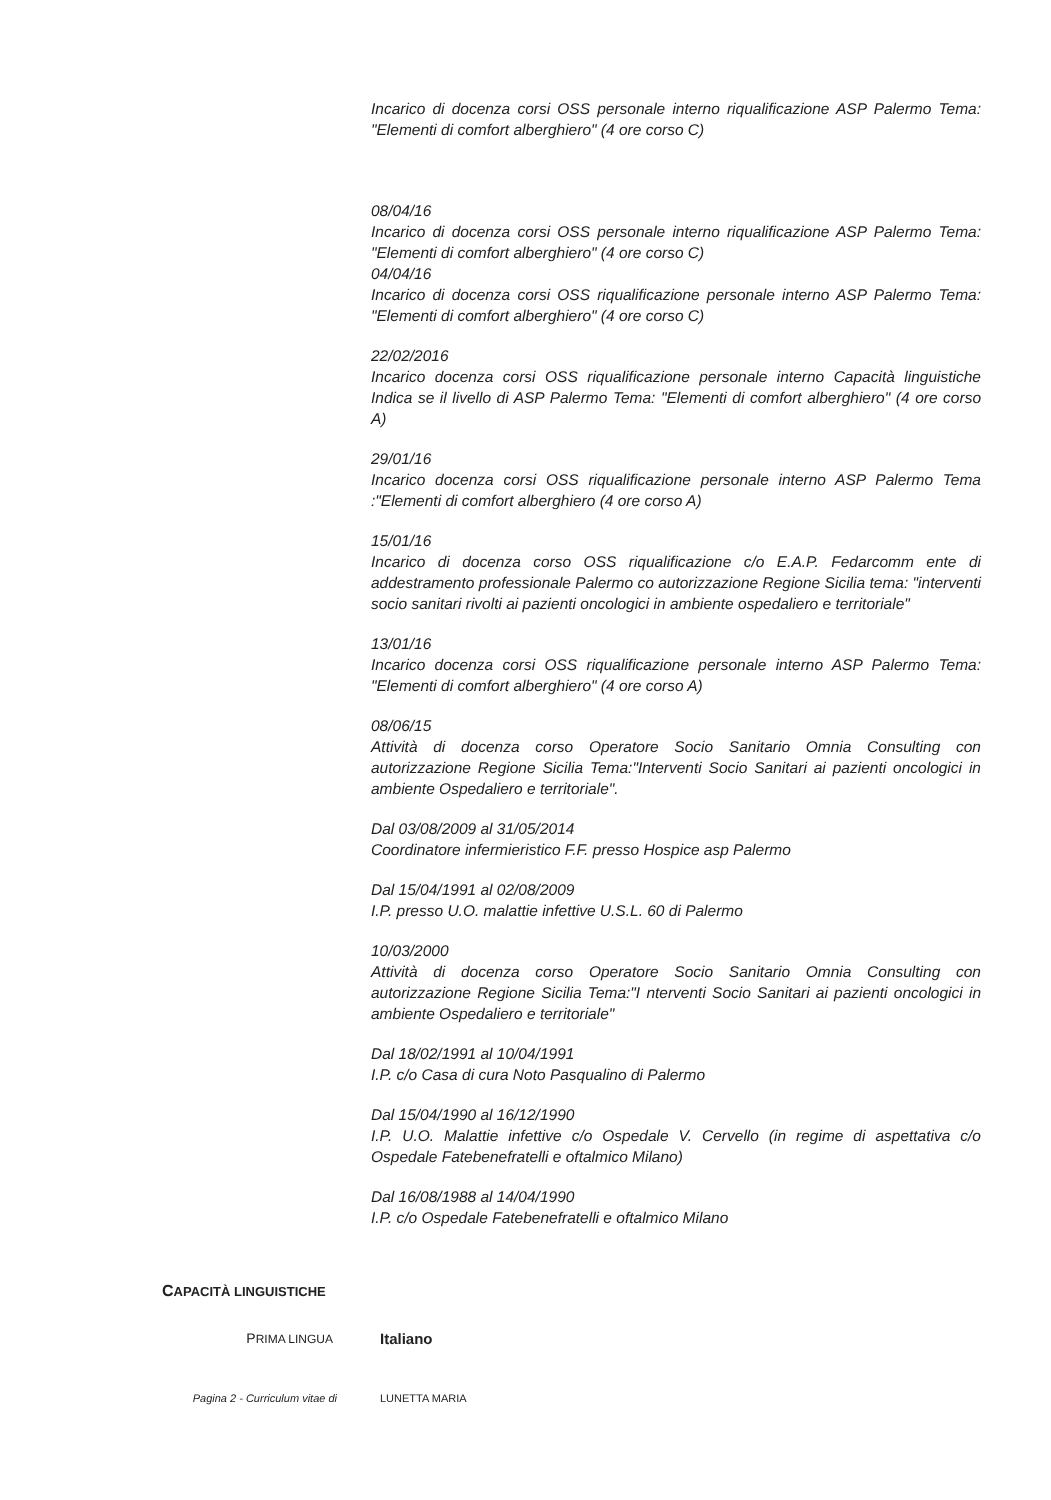Incarico di docenza corsi OSS personale interno riqualificazione ASP Palermo Tema: "Elementi di comfort alberghiero" (4 ore corso C)
08/04/16
Incarico di docenza corsi OSS personale interno riqualificazione ASP Palermo Tema: "Elementi di comfort alberghiero" (4 ore corso C)
04/04/16
Incarico di docenza corsi OSS riqualificazione personale interno ASP Palermo Tema: "Elementi di comfort alberghiero" (4 ore corso C)
22/02/2016
Incarico docenza corsi OSS riqualificazione personale interno Capacità linguistiche Indica se il livello di ASP Palermo Tema: "Elementi di comfort alberghiero" (4 ore corso A)
29/01/16
Incarico docenza corsi OSS riqualificazione personale interno ASP Palermo Tema :"Elementi di comfort alberghiero (4 ore corso A)
15/01/16
Incarico di docenza corso OSS riqualificazione c/o E.A.P. Fedarcomm ente di addestramento professionale Palermo co autorizzazione Regione Sicilia tema: "interventi socio sanitari rivolti ai pazienti oncologici in ambiente ospedaliero e territoriale"
13/01/16
Incarico docenza corsi OSS riqualificazione personale interno ASP Palermo Tema: "Elementi di comfort alberghiero" (4 ore corso A)
08/06/15
Attività di docenza corso Operatore Socio Sanitario Omnia Consulting con autorizzazione Regione Sicilia Tema:"Interventi Socio Sanitari ai pazienti oncologici in ambiente Ospedaliero e territoriale".
Dal 03/08/2009 al 31/05/2014
Coordinatore infermieristico F.F. presso Hospice asp Palermo
Dal 15/04/1991 al 02/08/2009
I.P. presso U.O. malattie infettive U.S.L. 60 di Palermo
10/03/2000
Attività di docenza corso Operatore Socio Sanitario Omnia Consulting con autorizzazione Regione Sicilia Tema:"I nterventi Socio Sanitari ai pazienti oncologici in ambiente Ospedaliero e territoriale"
Dal 18/02/1991 al 10/04/1991
I.P. c/o Casa di cura Noto Pasqualino di Palermo
Dal 15/04/1990 al 16/12/1990
I.P. U.O. Malattie infettive c/o Ospedale V. Cervello (in regime di aspettativa c/o Ospedale Fatebenefratelli e oftalmico Milano)
Dal 16/08/1988 al 14/04/1990
I.P. c/o Ospedale Fatebenefratelli e oftalmico Milano
CAPACITÀ LINGUISTICHE
PRIMA LINGUA Italiano
Pagina 2 - Curriculum vitae di LUNETTA MARIA